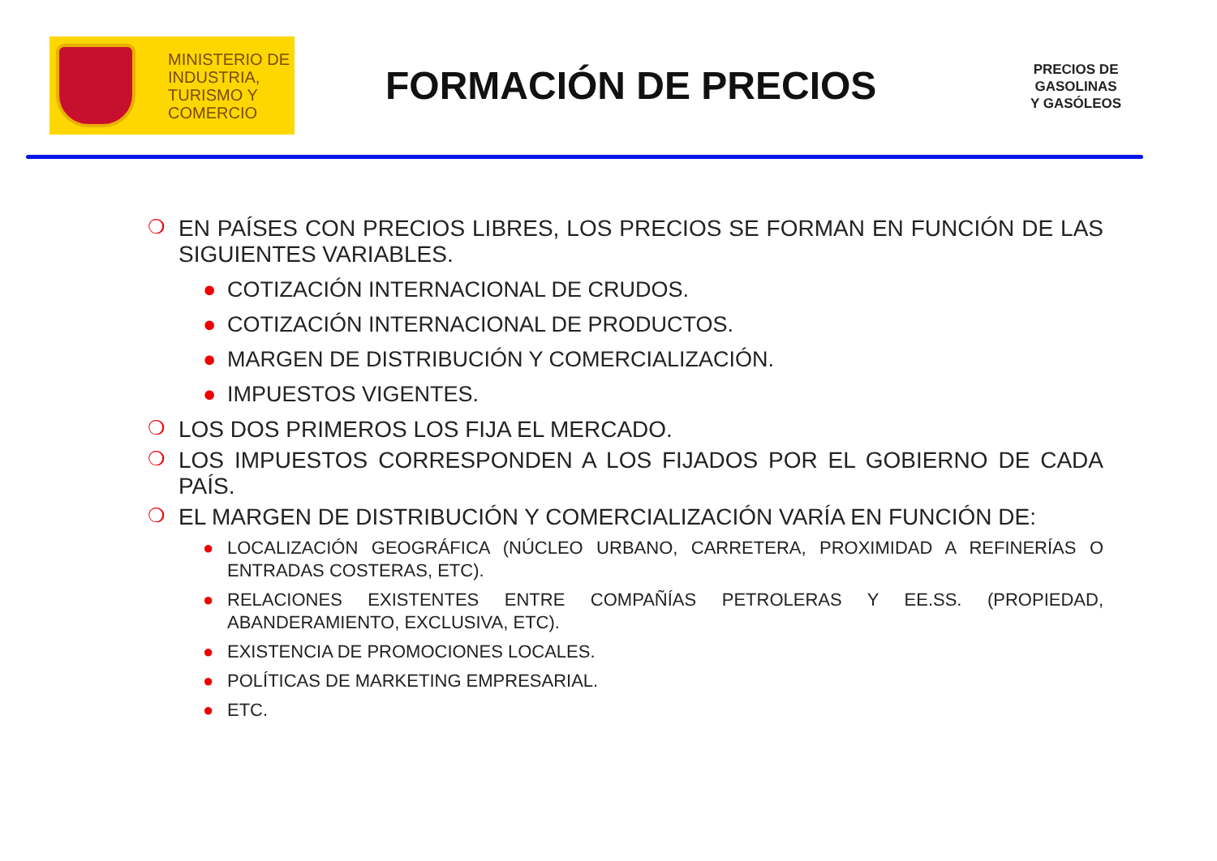MINISTERIO DE
INDUSTRIA,
TURISMO Y
COMERCIO
FORMACIÓN DE PRECIOS
PRECIOS DE
GASOLINAS
Y GASÓLEOS
❍ EN PAÍSES CON PRECIOS LIBRES, LOS PRECIOS SE FORMAN EN FUNCIÓN DE LAS SIGUIENTES VARIABLES.
● COTIZACIÓN INTERNACIONAL DE CRUDOS.
● COTIZACIÓN INTERNACIONAL DE PRODUCTOS.
● MARGEN DE DISTRIBUCIÓN Y COMERCIALIZACIÓN.
● IMPUESTOS VIGENTES.
❍ LOS DOS PRIMEROS LOS FIJA EL MERCADO.
❍ LOS IMPUESTOS CORRESPONDEN A LOS FIJADOS POR EL GOBIERNO DE CADA PAÍS.
❍ EL MARGEN DE DISTRIBUCIÓN Y COMERCIALIZACIÓN VARÍA EN FUNCIÓN DE:
● LOCALIZACIÓN GEOGRÁFICA (NÚCLEO URBANO, CARRETERA, PROXIMIDAD A REFINERÍAS O ENTRADAS COSTERAS, ETC).
● RELACIONES EXISTENTES ENTRE COMPAÑÍAS PETROLERAS Y EE.SS. (PROPIEDAD, ABANDERAMIENTO, EXCLUSIVA, ETC).
● EXISTENCIA DE PROMOCIONES LOCALES.
● POLÍTICAS DE MARKETING EMPRESARIAL.
● ETC.